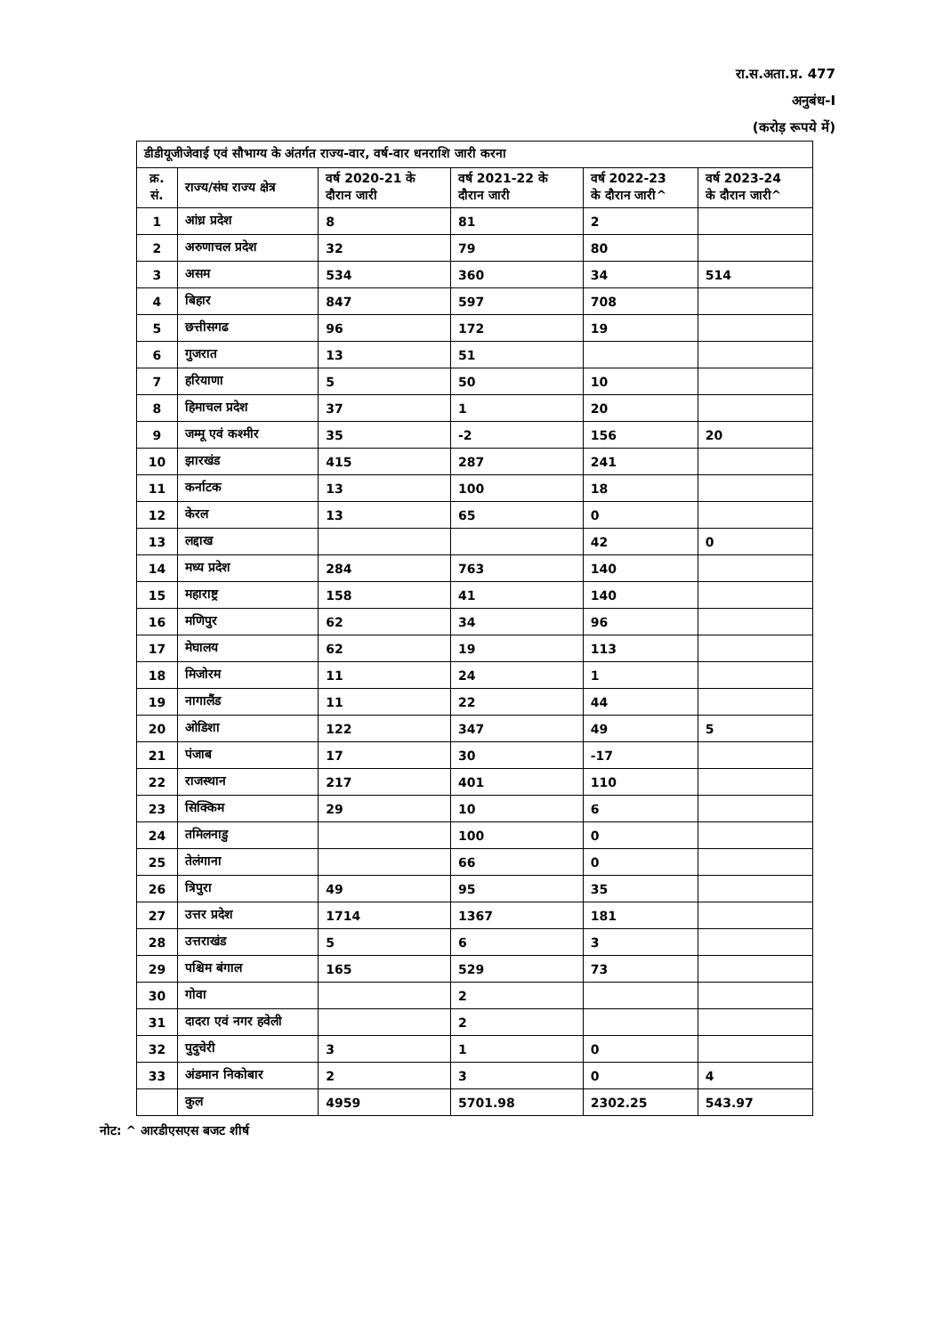रा.स.अता.प्र. 477
अनुबंध-I
(करोड़ रूपये में)
| डीडीयूजीजेवाई एवं सौभाग्य के अंतर्गत राज्य-वार, वर्ष-वार धनराशि जारी करना | | | | | |
| --- | --- | --- | --- | --- | --- |
| क्र. सं. | राज्य/संघ राज्य क्षेत्र | वर्ष 2020-21 के दौरान जारी | वर्ष 2021-22 के दौरान जारी | वर्ष 2022-23 के दौरान जारी^ | वर्ष 2023-24 के दौरान जारी^ |
| 1 | आंध्र प्रदेश | 8 | 81 | 2 | |
| 2 | अरुणाचल प्रदेश | 32 | 79 | 80 | |
| 3 | असम | 534 | 360 | 34 | 514 |
| 4 | बिहार | 847 | 597 | 708 | |
| 5 | छत्तीसगढ | 96 | 172 | 19 | |
| 6 | गुजरात | 13 | 51 | | |
| 7 | हरियाणा | 5 | 50 | 10 | |
| 8 | हिमाचल प्रदेश | 37 | 1 | 20 | |
| 9 | जम्मू एवं कश्मीर | 35 | -2 | 156 | 20 |
| 10 | झारखंड | 415 | 287 | 241 | |
| 11 | कर्नाटक | 13 | 100 | 18 | |
| 12 | केरल | 13 | 65 | 0 | |
| 13 | लद्दाख | | | 42 | 0 |
| 14 | मध्य प्रदेश | 284 | 763 | 140 | |
| 15 | महाराष्ट्र | 158 | 41 | 140 | |
| 16 | मणिपुर | 62 | 34 | 96 | |
| 17 | मेघालय | 62 | 19 | 113 | |
| 18 | मिजोरम | 11 | 24 | 1 | |
| 19 | नागालैंड | 11 | 22 | 44 | |
| 20 | ओडिशा | 122 | 347 | 49 | 5 |
| 21 | पंजाब | 17 | 30 | -17 | |
| 22 | राजस्थान | 217 | 401 | 110 | |
| 23 | सिक्किम | 29 | 10 | 6 | |
| 24 | तमिलनाडु | | 100 | 0 | |
| 25 | तेलंगाना | | 66 | 0 | |
| 26 | त्रिपुरा | 49 | 95 | 35 | |
| 27 | उत्तर प्रदेश | 1714 | 1367 | 181 | |
| 28 | उत्तराखंड | 5 | 6 | 3 | |
| 29 | पश्चिम बंगाल | 165 | 529 | 73 | |
| 30 | गोवा | | 2 | | |
| 31 | दादरा एवं नगर हवेली | | 2 | | |
| 32 | पुदुचेरी | 3 | 1 | 0 | |
| 33 | अंडमान निकोबार | 2 | 3 | 0 | 4 |
| | कुल | 4959 | 5701.98 | 2302.25 | 543.97 |
नोट: ^ आरडीएसएस बजट शीर्ष